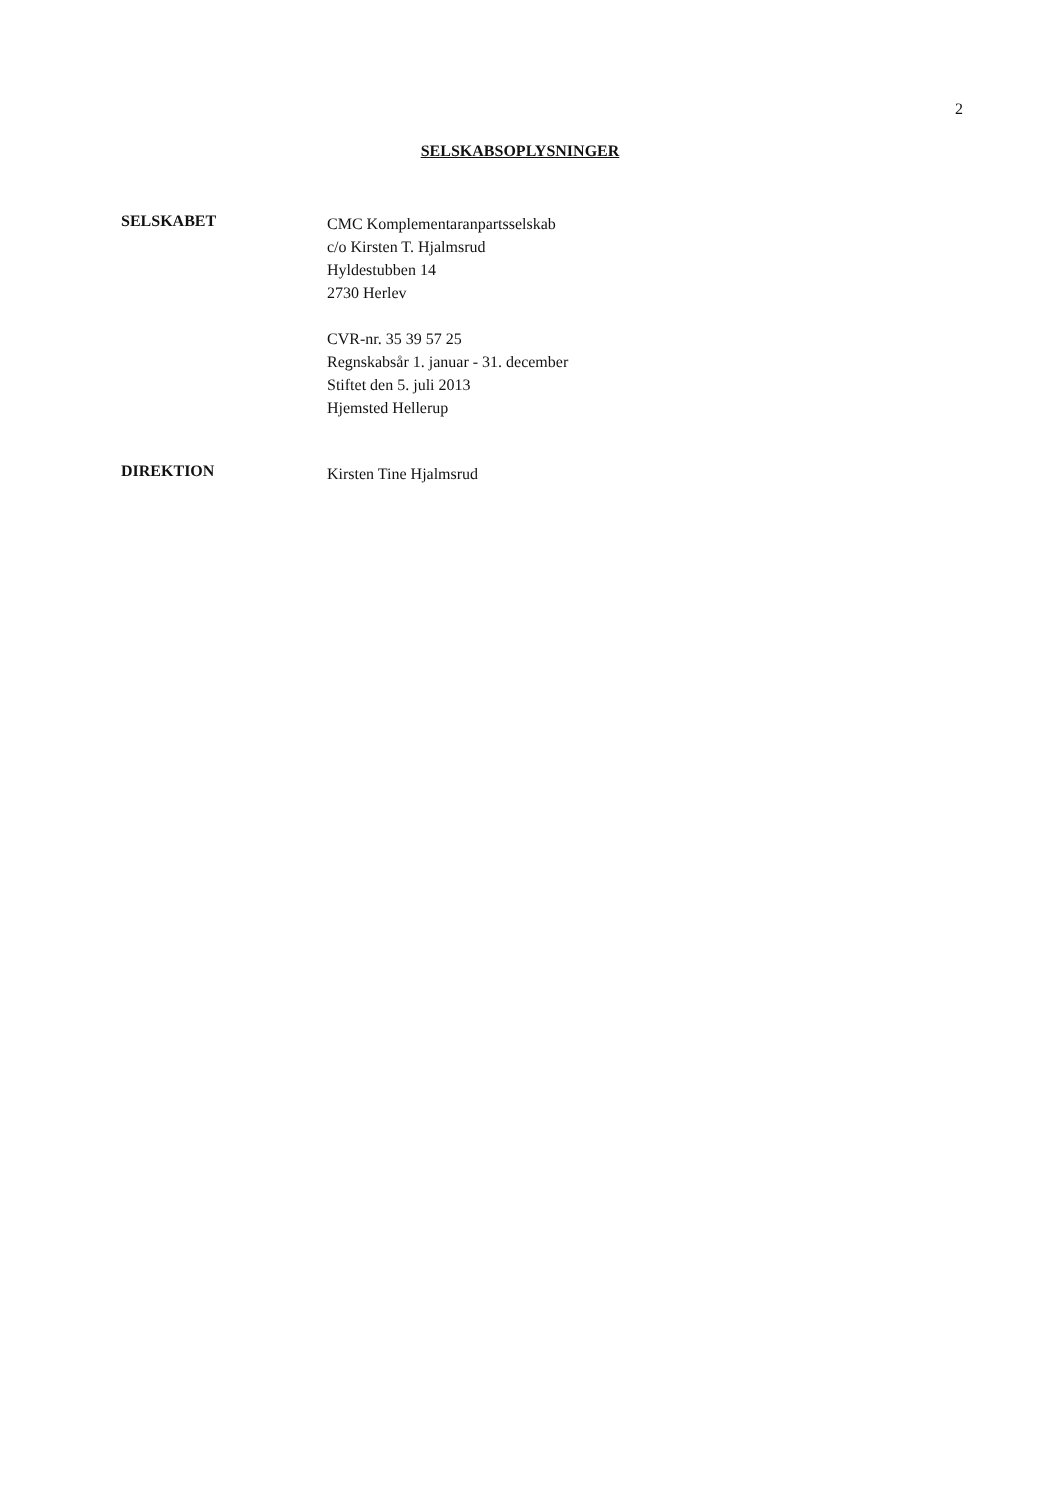2
SELSKABSOPLYSNINGER
SELSKABET
CMC Komplementaranpartsselskab
c/o Kirsten T. Hjalmsrud
Hyldestubben 14
2730 Herlev
CVR-nr. 35 39 57 25
Regnskabsår 1. januar - 31. december
Stiftet den 5. juli 2013
Hjemsted Hellerup
DIREKTION
Kirsten Tine Hjalmsrud